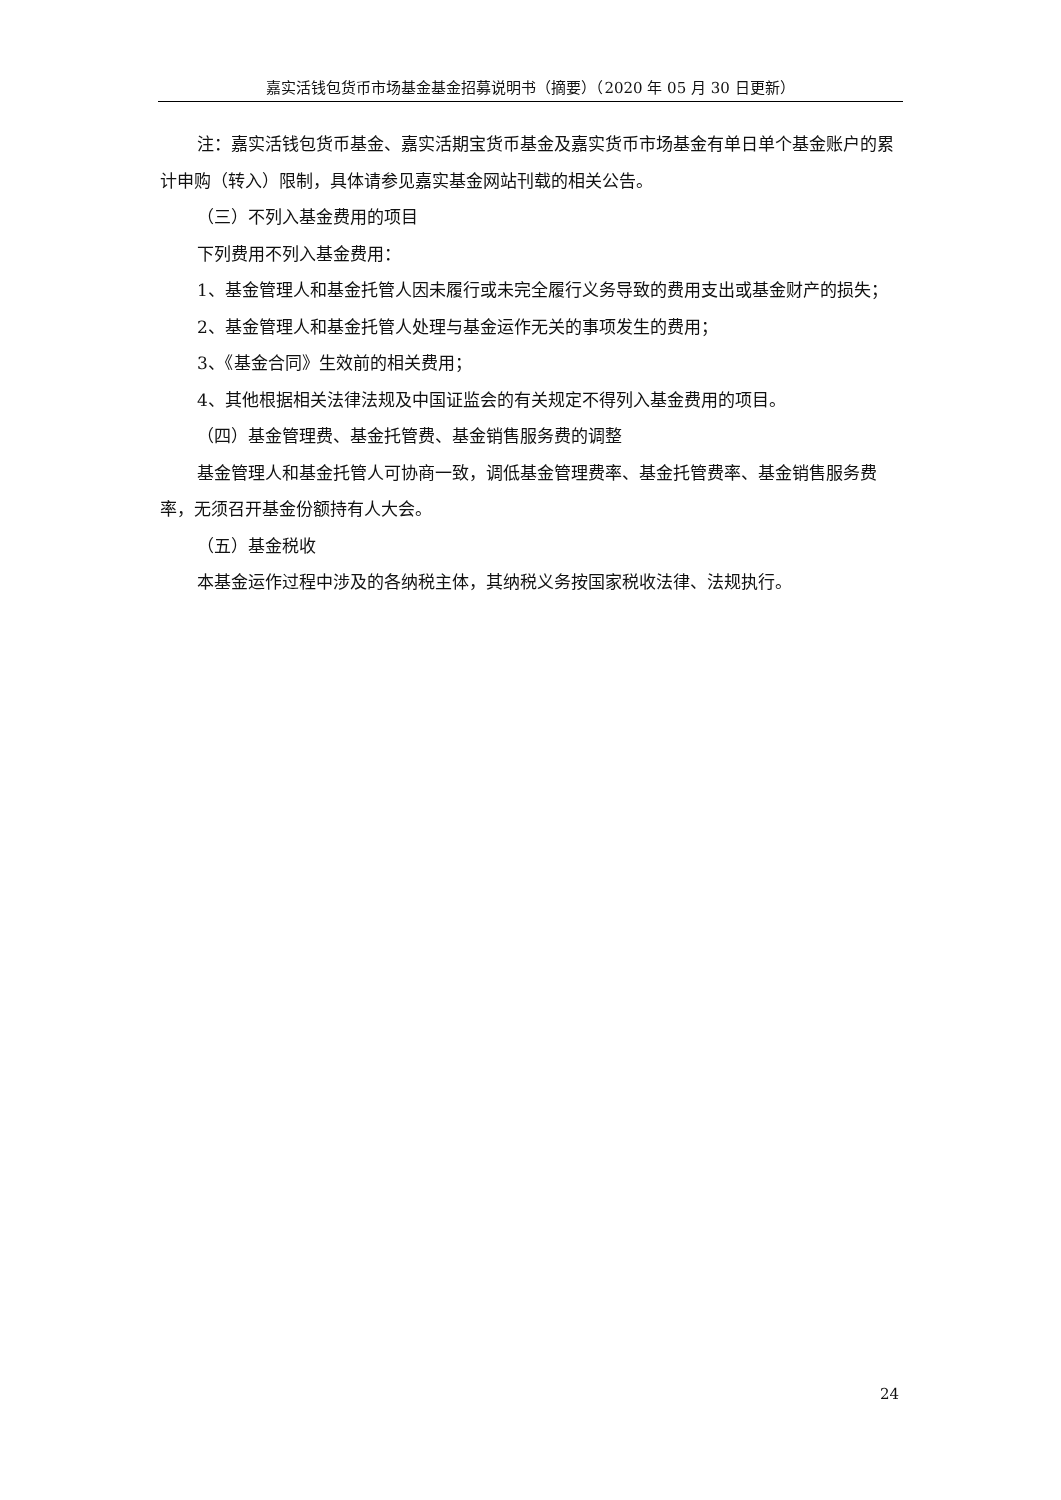嘉实活钱包货币市场基金基金招募说明书（摘要）（2020 年 05 月 30 日更新）
注：嘉实活钱包货币基金、嘉实活期宝货币基金及嘉实货币市场基金有单日单个基金账户的累计申购（转入）限制，具体请参见嘉实基金网站刊载的相关公告。
（三）不列入基金费用的项目
下列费用不列入基金费用：
1、基金管理人和基金托管人因未履行或未完全履行义务导致的费用支出或基金财产的损失；
2、基金管理人和基金托管人处理与基金运作无关的事项发生的费用；
3、《基金合同》生效前的相关费用；
4、其他根据相关法律法规及中国证监会的有关规定不得列入基金费用的项目。
（四）基金管理费、基金托管费、基金销售服务费的调整
基金管理人和基金托管人可协商一致，调低基金管理费率、基金托管费率、基金销售服务费率，无须召开基金份额持有人大会。
（五）基金税收
本基金运作过程中涉及的各纳税主体，其纳税义务按国家税收法律、法规执行。
24